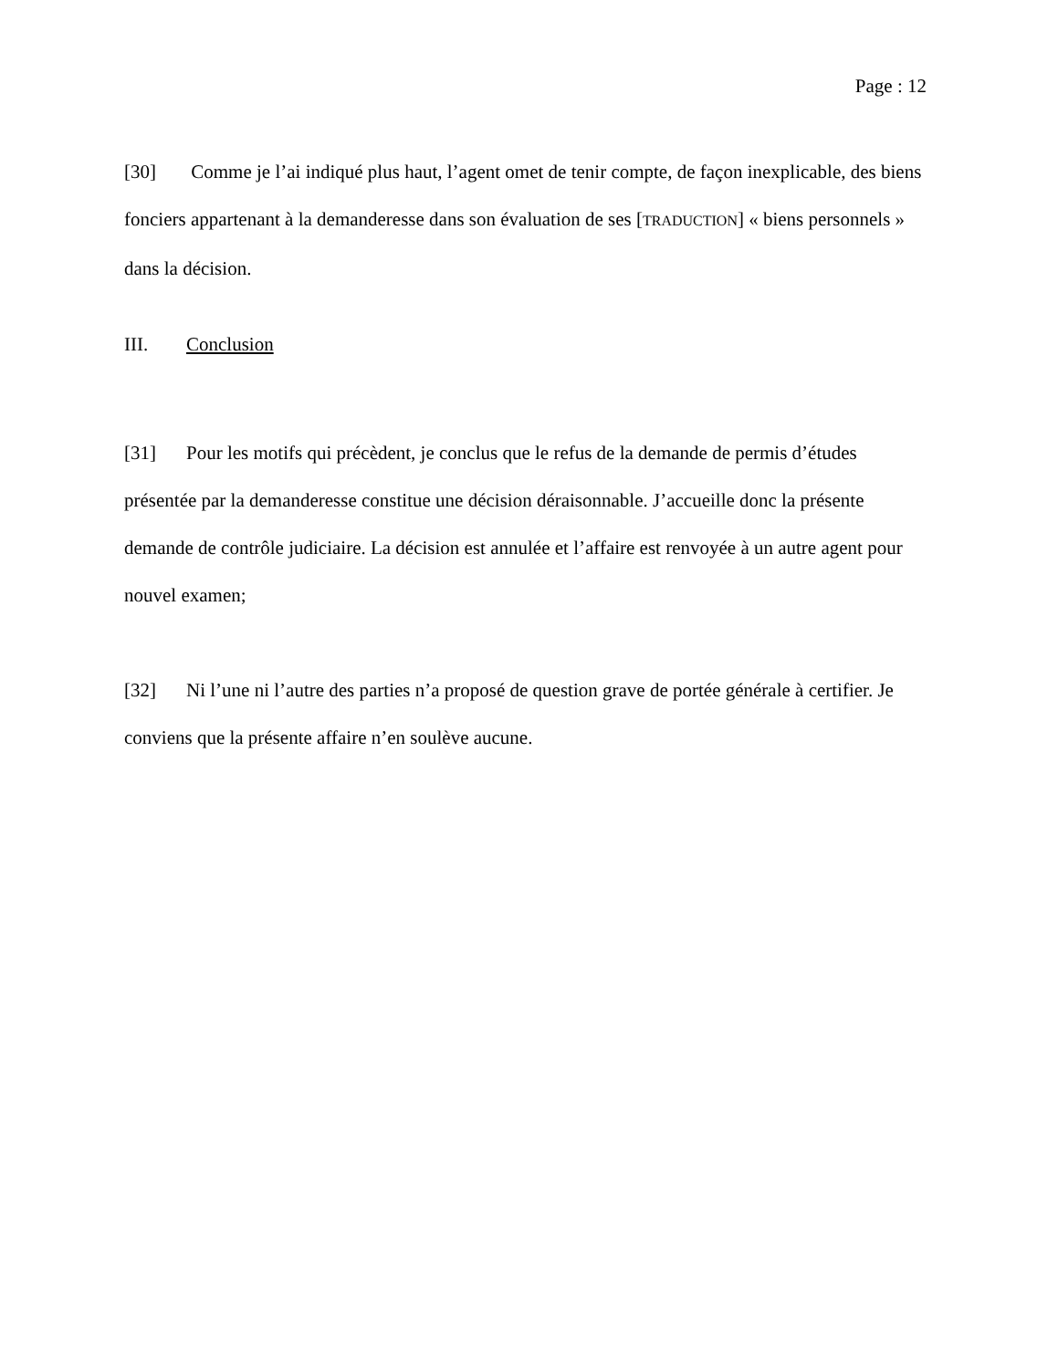Page : 12
[30] Comme je l’ai indiqué plus haut, l’agent omet de tenir compte, de façon inexplicable, des biens fonciers appartenant à la demanderesse dans son évaluation de ses [TRADUCTION] « biens personnels » dans la décision.
III. Conclusion
[31] Pour les motifs qui précèdent, je conclus que le refus de la demande de permis d’études présentée par la demanderesse constitue une décision déraisonnable. J’accueille donc la présente demande de contrôle judiciaire. La décision est annulée et l’affaire est renvoyée à un autre agent pour nouvel examen;
[32] Ni l’une ni l’autre des parties n’a proposé de question grave de portée générale à certifier. Je conviens que la présente affaire n’en soulève aucune.